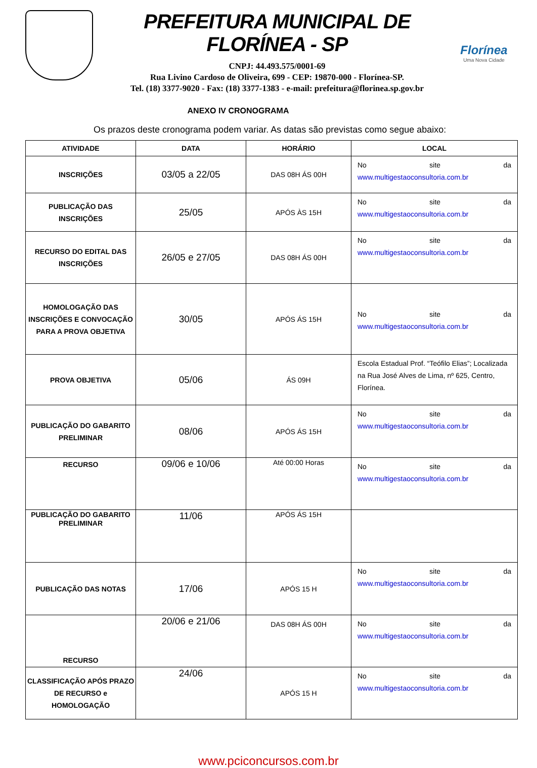PREFEITURA MUNICIPAL DE FLORÍNEA - SP
CNPJ: 44.493.575/0001-69
Rua Livino Cardoso de Oliveira, 699 - CEP: 19870-000 - Florínea-SP.
Tel. (18) 3377-9020 - Fax: (18) 3377-1383 - e-mail: prefeitura@florinea.sp.gov.br
Florínea
Uma Nova Cidade
ANEXO IV CRONOGRAMA
Os prazos deste cronograma podem variar. As datas são previstas como segue abaixo:
| ATIVIDADE | DATA | HORÁRIO | LOCAL |
| --- | --- | --- | --- |
| INSCRIÇÕES | 03/05 a 22/05 | DAS 08H ÁS 00H | No site da www.multigestaoconsultoria.com.br |
| PUBLICAÇÃO DAS INSCRIÇÕES | 25/05 | APÓS ÀS 15H | No site da www.multigestaoconsultoria.com.br |
| RECURSO DO EDITAL DAS INSCRIÇÕES | 26/05 e 27/05 | DAS 08H ÁS 00H | No site da www.multigestaoconsultoria.com.br |
| HOMOLOGAÇÃO DAS INSCRIÇÕES E CONVOCAÇÃO PARA A PROVA OBJETIVA | 30/05 | APÓS ÁS 15H | No site da www.multigestaoconsultoria.com.br |
| PROVA OBJETIVA | 05/06 | ÁS 09H | Escola Estadual Prof. “Teófilo Elias”; Localizada na Rua José Alves de Lima, nº 625, Centro, Florínea. |
| PUBLICAÇÃO DO GABARITO PRELIMINAR | 08/06 | APÓS ÁS 15H | No site da www.multigestaoconsultoria.com.br |
| RECURSO | 09/06 e 10/06 | Até 00:00 Horas | No site da www.multigestaoconsultoria.com.br |
| PUBLICAÇÃO DO GABARITO PRELIMINAR | 11/06 | APÓS ÁS 15H | |
| PUBLICAÇÃO DAS NOTAS | 17/06 | APÓS 15 H | No site da www.multigestaoconsultoria.com.br |
| RECURSO | 20/06 e 21/06 | DAS 08H ÁS 00H | No site da www.multigestaoconsultoria.com.br |
| CLASSIFICAÇÃO APÓS PRAZO DE RECURSO e HOMOLOGAÇÃO | 24/06 | APÓS 15 H | No site da www.multigestaoconsultoria.com.br |
www.pciconcursos.com.br